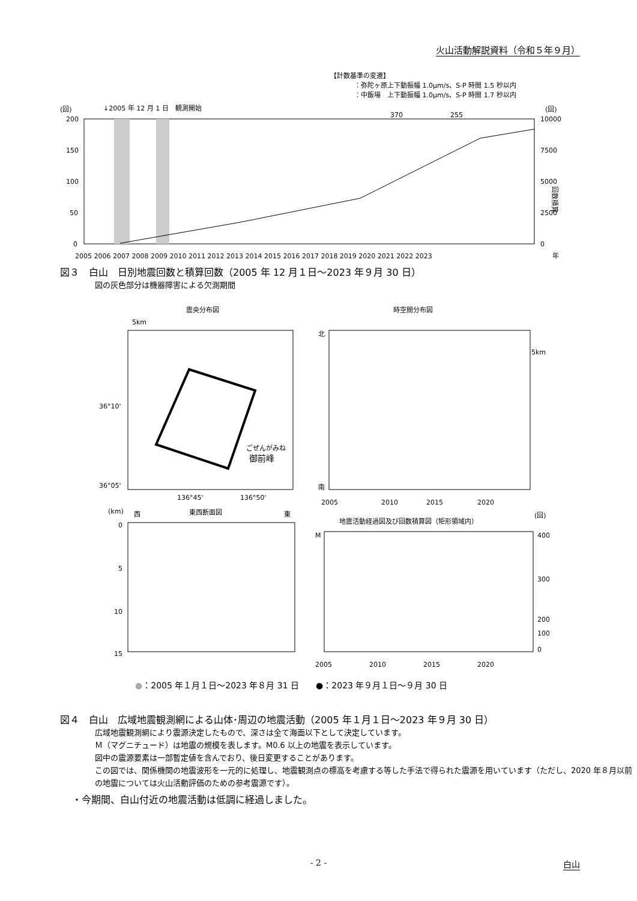火山活動解説資料（令和５年９月）
【計数基準の変遷】
：弥陀ヶ原上下動振幅 1.0μm/s、S-P 時間 1.5 秒以内
：中飯場　上下動振幅 1.0μm/s、S-P 時間 1.7 秒以内
↓2005 年 12 月 1 日　観測開始
(回)
(回)
200
150
100
50
0
10000
7500
5000
2500
0
回数積算
2005 2006 2007 2008 2009 2010 2011 2012 2013 2014 2015 2016 2017 2018 2019 2020 2021 2022 2023
年
370
255
図３　白山　日別地震回数と積算回数（2005 年 12 月１日～2023 年９月 30 日）
図の灰色部分は機器障害による欠測期間
震央分布図
時空間分布図
ごぜんがみね
御前峰
5km
36°10'
36°05'
136°45'
136°50'
北
南
5km
2005
2010
2015
2020
(km)
西
東西断面図
東
0
5
10
15
地震活動経過図及び回数積算図（矩形領域内）
(回)
M
400
300
200
100
0
2005
2010
2015
2020
●：2005 年１月１日～2023 年８月 31 日　　●：2023 年９月１日～９月 30 日
図４　白山　広域地震観測網による山体･周辺の地震活動（2005 年１月１日～2023 年９月 30 日）
広域地震観測網により震源決定したもので、深さは全て海面以下として決定しています。
Ｍ（マグニチュード）は地震の規模を表します。M0.6 以上の地震を表示しています。
図中の震源要素は一部暫定値を含んでおり、後日変更することがあります。
この図では、関係機関の地震波形を一元的に処理し、地震観測点の標高を考慮する等した手法で得られた震源を用いています（ただし、2020 年８月以前の地震については火山活動評価のための参考震源です）。
・今期間、白山付近の地震活動は低調に経過しました。
- 2 - 白山